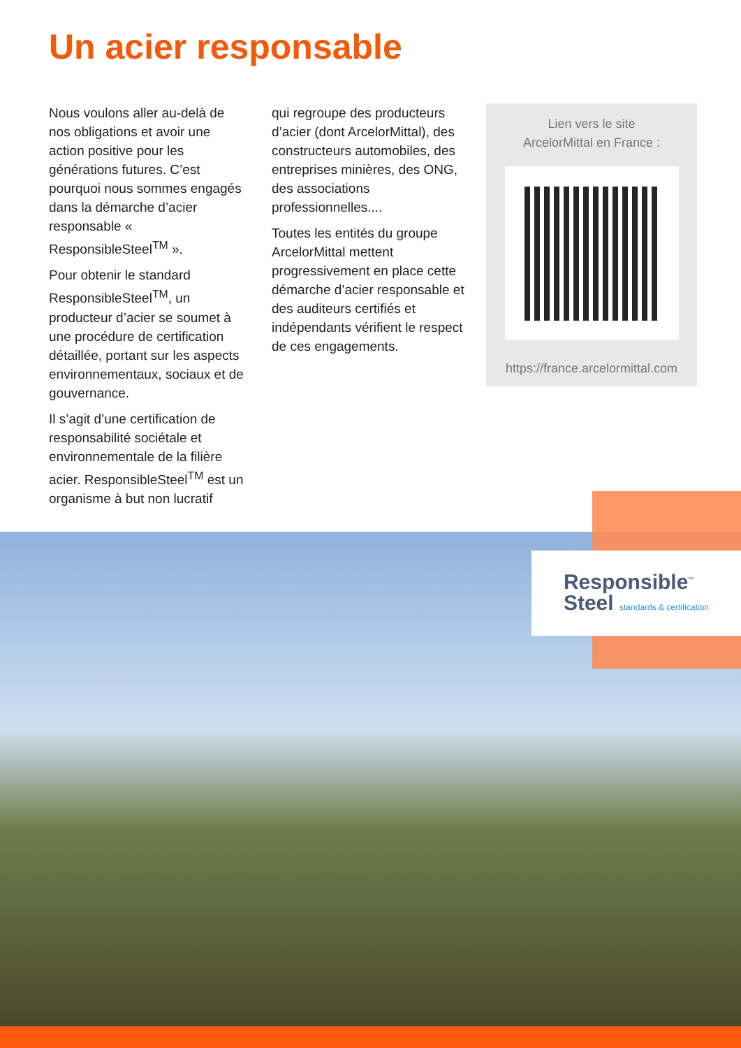Un acier responsable
Nous voulons aller au-delà de nos obligations et avoir une action positive pour les générations futures. C’est pourquoi nous sommes engagés dans la démarche d’acier responsable « ResponsibleSteel<sup>TM</sup> ».
Pour obtenir le standard ResponsibleSteel<sup>TM</sup>, un producteur d’acier se soumet à une procédure de certification détaillée, portant sur les aspects environnementaux, sociaux et de gouvernance.
Il s’agit d’une certification de responsabilité sociétale et environnementale de la filière acier. ResponsibleSteel<sup>TM</sup> est un organisme à but non lucratif
qui regroupe des producteurs d’acier (dont ArcelorMittal), des constructeurs automobiles, des entreprises minières, des ONG, des associations professionnelles....
Toutes les entités du groupe ArcelorMittal mettent progressivement en place cette démarche d’acier responsable et des auditeurs certifiés et indépendants vérifient le respect de ces engagements.
Lien vers le site
ArcelorMittal en France :
https://france.arcelormittal.com
Responsible<sup>™</sup>
Steel standards & certification